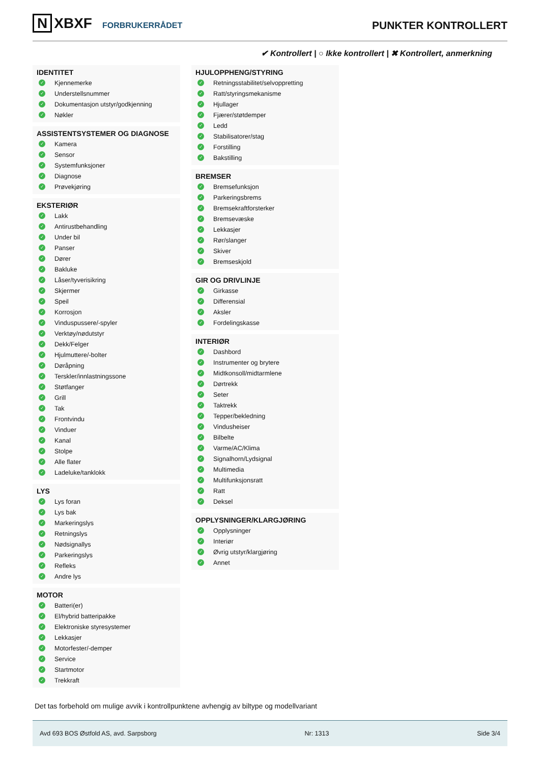N XBXF FORBRUKERRÅDET
PUNKTER KONTROLLERT
✔ Kontrollert | ○ Ikke kontrollert | ✖ Kontrollert, anmerkning
IDENTITET
✓ Kjennemerke
✓ Understellsnummer
✓ Dokumentasjon utstyr/godkjenning
✓ Nøkler
ASSISTENTSYSTEMER OG DIAGNOSE
✓ Kamera
✓ Sensor
✓ Systemfunksjoner
✓ Diagnose
✓ Prøvekjøring
EKSTERIØR
✓ Lakk
✓ Antirustbehandling
✓ Under bil
✓ Panser
✓ Dører
✓ Bakluke
✓ Låser/tyverisikring
✓ Skjermer
✓ Speil
✓ Korrosjon
✓ Vinduspussere/-spyler
✓ Verktøy/nødutstyr
✓ Dekk/Felger
✓ Hjulmuttere/-bolter
✓ Døråpning
✓ Terskler/innlastningssone
✓ Støtfanger
✓ Grill
✓ Tak
✓ Frontvindu
✓ Vinduer
✓ Kanal
✓ Stolpe
✓ Alle flater
✓ Ladeluke/tanklokk
LYS
✓ Lys foran
✓ Lys bak
✓ Markeringslys
✓ Retningslys
✓ Nødsignallys
✓ Parkeringslys
✓ Refleks
✓ Andre lys
MOTOR
✓ Batteri(er)
✓ El/hybrid batteripakke
✓ Elektroniske styresystemer
✓ Lekkasjer
✓ Motorfester/-demper
✓ Service
✓ Startmotor
✓ Trekkraft
HJULOPPHENG/STYRING
✓ Retningsstabilitet/selvoppretting
✓ Ratt/styringsmekanisme
✓ Hjullager
✓ Fjærer/støtdemper
✓ Ledd
✓ Stabilisatorer/stag
✓ Forstilling
✓ Bakstilling
BREMSER
✓ Bremsefunksjon
✓ Parkeringsbrems
✓ Bremsekraftforsterker
✓ Bremsevæske
✓ Lekkasjer
✓ Rør/slanger
✓ Skiver
✓ Bremseskjold
GIR OG DRIVLINJE
✓ Girkasse
✓ Differensial
✓ Aksler
✓ Fordelingskasse
INTERIØR
✓ Dashbord
✓ Instrumenter og brytere
✓ Midtkonsoll/midtarmlene
✓ Dørtrekk
✓ Seter
✓ Taktrekk
✓ Tepper/bekledning
✓ Vindusheiser
✓ Bilbelte
✓ Varme/AC/Klima
✓ Signalhorn/Lydsignal
✓ Multimedia
✓ Multifunksjonsratt
✓ Ratt
✓ Deksel
OPPLYSNINGER/KLARGJØRING
✓ Opplysninger
✓ Interiør
✓ Øvrig utstyr/klargjøring
✓ Annet
Det tas forbehold om mulige avvik i kontrollpunktene avhengig av biltype og modellvariant
Avd 693 BOS Østfold AS, avd. Sarpsborg Nr: 1313 Side 3/4